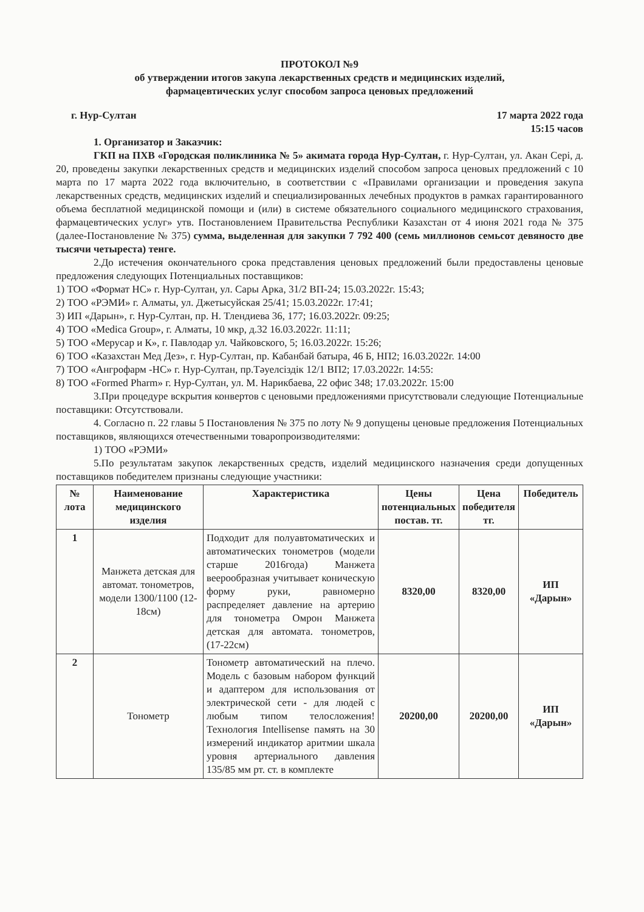ПРОТОКОЛ №9
об утверждении итогов закупа лекарственных средств и медицинских изделий,
фармацевтических услуг способом запроса ценовых предложений
г. Нур-Султан 17 марта 2022 года
15:15 часов
1. Организатор и Заказчик:
ГКП на ПХВ «Городская поликлиника № 5» акимата города Нур-Султан, г. Нур-Султан, ул. Акан Серi, д. 20, проведены закупки лекарственных средств и медицинских изделий способом запроса ценовых предложений с 10 марта по 17 марта 2022 года включительно, в соответствии с «Правилами организации и проведения закупа лекарственных средств, медицинских изделий и специализированных лечебных продуктов в рамках гарантированного объема бесплатной медицинской помощи и (или) в системе обязательного социального медицинского страхования, фармацевтических услуг» утв. Постановлением Правительства Республики Казахстан от 4 июня 2021 года № 375 (далее-Постановление № 375) сумма, выделенная для закупки 7 792 400 (семь миллионов семьсот девяносто две тысячи четыреста) тенге.
2.До истечения окончательного срока представления ценовых предложений были предоставлены ценовые предложения следующих Потенциальных поставщиков:
1) ТОО «Формат НС» г. Нур-Султан, ул. Сары Арка, 31/2 ВП-24; 15.03.2022г. 15:43;
2) ТОО «РЭМИ» г. Алматы, ул. Джетысуйская 25/41; 15.03.2022г. 17:41;
3) ИП «Дарын», г. Нур-Султан, пр. Н. Тлендиева 36, 177; 16.03.2022г. 09:25;
4) ТОО «Medica Group», г. Алматы, 10 мкр, д.32 16.03.2022г. 11:11;
5) ТОО «Мерусар и К», г. Павлодар ул. Чайковского, 5; 16.03.2022г. 15:26;
6) ТОО «Казахстан Мед Дез», г. Нур-Султан, пр. Кабанбай батыра, 46 Б, НП2; 16.03.2022г. 14:00
7) ТОО «Ангрофарм -НС» г. Нур-Султан, пр.Тәуелсіздік 12/1 ВП2; 17.03.2022г. 14:55:
8) ТОО «Formed Pharm» г. Нур-Султан, ул. М. Нарикбаева, 22 офис 348; 17.03.2022г. 15:00
3.При процедуре вскрытия конвертов с ценовыми предложениями присутствовали следующие Потенциальные поставщики: Отсутствовали.
4. Согласно п. 22 главы 5 Постановления № 375 по лоту № 9 допущены ценовые предложения Потенциальных поставщиков, являющихся отечественными товаропроизводителями:
1) ТОО «РЭМИ»
5.По результатам закупок лекарственных средств, изделий медицинского назначения среди допущенных поставщиков победителем признаны следующие участники:
| № лота | Наименование медицинского изделия | Характеристика | Цены потенциальных постав. тг. | Цена победителя тг. | Победитель |
| --- | --- | --- | --- | --- | --- |
| 1 | Манжета детская для автомат. тонометров, модели 1300/1100 (12-18см) | Подходит для полуавтоматических и автоматических тонометров (модели старше 2016года) Манжета веерообразная учитывает коническую форму руки, равномерно распределяет давление на артерию для тонометра Омрон Манжета детская для автомата. тонометров, (17-22см) | 8320,00 | 8320,00 | ИП «Дарын» |
| 2 | Тонометр | Тонометр автоматический на плечо. Модель с базовым набором функций и адаптером для использования от электрической сети - для людей с любым типом телосложения! Технология Intellisense память на 30 измерений индикатор аритмии шкала уровня артериального давления 135/85 мм рт. ст. в комплекте | 20200,00 | 20200,00 | ИП «Дарын» |